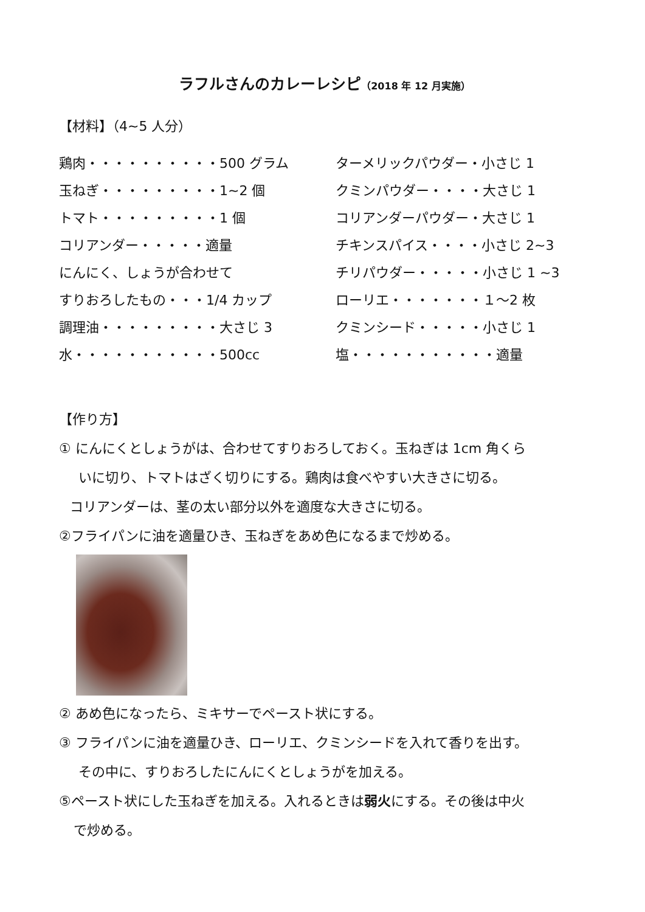ラフルさんのカレーレシピ（2018 年 12 月実施）
【材料】（4~5 人分）
鶏肉・・・・・・・・・・500 グラム
ターメリックパウダー・小さじ 1
玉ねぎ・・・・・・・・・1~2 個
クミンパウダー・・・・大さじ 1
トマト・・・・・・・・・1 個
コリアンダーパウダー・大さじ 1
コリアンダー・・・・・適量
チキンスパイス・・・・小さじ 2~3
にんにく、しょうが合わせて
チリパウダー・・・・・小さじ 1 ~3
すりおろしたもの・・・1/4 カップ
ローリエ・・・・・・・１～2 枚
調理油・・・・・・・・・大さじ 3
クミンシード・・・・・小さじ 1
水・・・・・・・・・・・500cc
塩・・・・・・・・・・・適量
【作り方】
① にんにくとしょうがは、合わせてすりおろしておく。玉ねぎは 1cm 角くら
いに切り、トマトはざく切りにする。鶏肉は食べやすい大きさに切る。
コリアンダーは、茎の太い部分以外を適度な大きさに切る。
②フライパンに油を適量ひき、玉ねぎをあめ色になるまで炒める。
② あめ色になったら、ミキサーでペースト状にする。
③ フライパンに油を適量ひき、ローリエ、クミンシードを入れて香りを出す。
その中に、すりおろしたにんにくとしょうがを加える。
⑤ペースト状にした玉ねぎを加える。入れるときは弱火にする。その後は中火
で炒める。